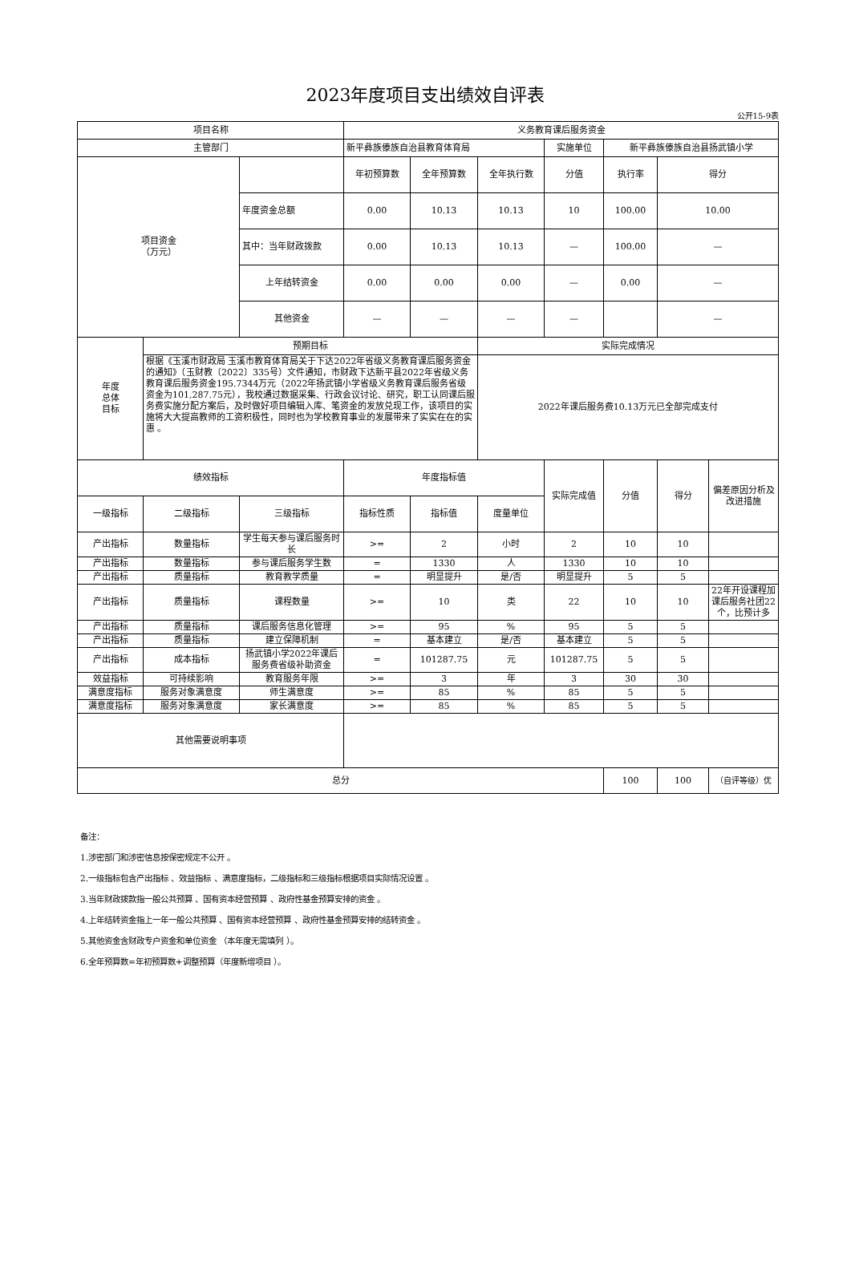2023年度项目支出绩效自评表
公开15-9表
| 项目名称 | | | 义务教育课后服务资金 | | | | | | |
| 主管部门 | | | 新平彝族傣族自治县教育体育局 | | | 实施单位 | 新平彝族傣族自治县扬武镇小学 | | |
| 项目资金 （万元） | | | 年初预算数 | 全年预算数 | 全年执行数 | 分值 | 执行率 | 得分 | |
| | | 年度资金总额 | 0.00 | 10.13 | 10.13 | 10 | 100.00 | 10.00 | |
| | | 其中：当年财政拨款 | 0.00 | 10.13 | 10.13 | — | 100.00 | — | |
| | | 上年结转资金 | 0.00 | 0.00 | 0.00 | — | 0.00 | — | |
| | | 其他资金 | — | — | — | — | | — | |
| 年度 总体 目标 | 预期目标 | | | | 实际完成情况 | | | | |
| | 根据《玉溪市财政局 玉溪市教育体育局关于下达2022年省级义务教育课后服务资金的通知》（玉财教〔2022〕335号）文件通知，市财政下达新平县2022年省级义务教育课后服务资金195.7344万元（2022年扬武镇小学省级义务教育课后服务省级资金为101,287.75元），我校通过数据采集、行政会议讨论、研究，职工认同课后服务费实施分配方案后，及时做好项目编辑入库、笔资金的发放兑现工作，该项目的实施将大大提高教师的工资积极性，同时也为学校教育事业的发展带来了实实在在的实惠 。 | | | | 2022年课后服务费10.13万元已全部完成支付 | | | | |
| 绩效指标 | | | 年度指标值 | | | 实际完成值 | 分值 | 得分 | 偏差原因分析及改进措施 |
| 一级指标 | 二级指标 | 三级指标 | 指标性质 | 指标值 | 度量单位 | | | | |
| 产出指标 | 数量指标 | 学生每天参与课后服务时长 | >= | 2 | 小时 | 2 | 10 | 10 | |
| 产出指标 | 数量指标 | 参与课后服务学生数 | = | 1330 | 人 | 1330 | 10 | 10 | |
| 产出指标 | 质量指标 | 教育教学质量 | = | 明显提升 | 是/否 | 明显提升 | 5 | 5 | |
| 产出指标 | 质量指标 | 课程数量 | >= | 10 | 类 | 22 | 10 | 10 | 22年开设课程加课后服务社团22个，比预计多 |
| 产出指标 | 质量指标 | 课后服务信息化管理 | >= | 95 | % | 95 | 5 | 5 | |
| 产出指标 | 质量指标 | 建立保障机制 | = | 基本建立 | 是/否 | 基本建立 | 5 | 5 | |
| 产出指标 | 成本指标 | 扬武镇小学2022年课后服务费省级补助资金 | = | 101287.75 | 元 | 101287.75 | 5 | 5 | |
| 效益指标 | 可持续影响 | 教育服务年限 | >= | 3 | 年 | 3 | 30 | 30 | |
| 满意度指标 | 服务对象满意度 | 师生满意度 | >= | 85 | % | 85 | 5 | 5 | |
| 满意度指标 | 服务对象满意度 | 家长满意度 | >= | 85 | % | 85 | 5 | 5 | |
| 其他需要说明事项 | | | | | | | | | |
| 总分 | | | | | | | 100 | 100 | （自评等级）优 |
备注：
1.涉密部门和涉密信息按保密规定不公开 。
2.一级指标包含产出指标 、效益指标 、满意度指标，二级指标和三级指标根据项目实际情况设置 。
3.当年财政拨款指一般公共预算 、国有资本经营预算 、政府性基金预算安排的资金 。
4.上年结转资金指上一年一般公共预算 、国有资本经营预算 、政府性基金预算安排的结转资金 。
5.其他资金含财政专户资金和单位资金 （本年度无需填列 ）。
6.全年预算数=年初预算数+调整预算（年度新增项目 ）。